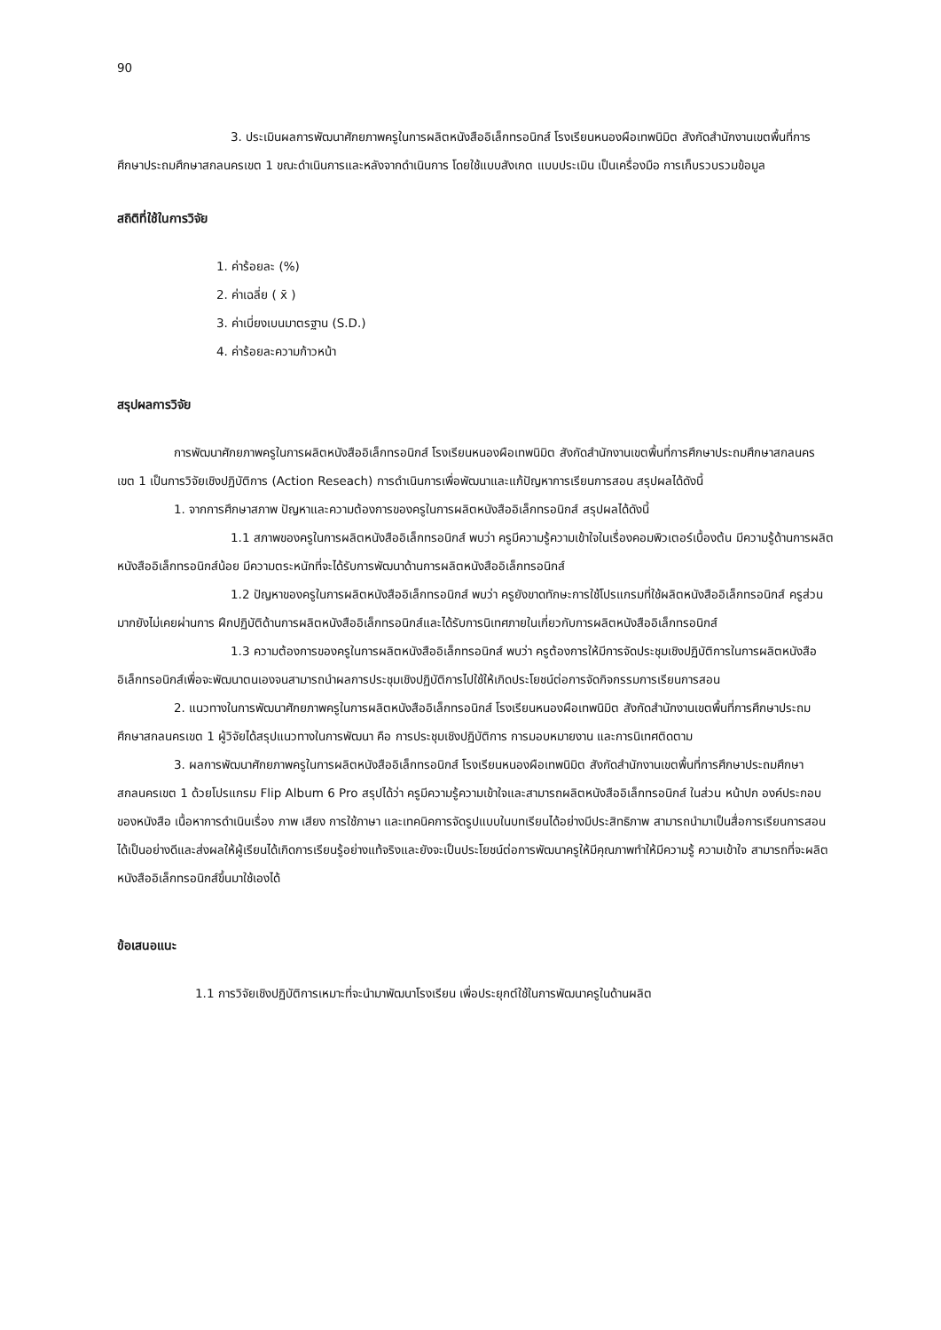90
3. ประเมินผลการพัฒนาศักยภาพครูในการผลิตหนังสืออิเล็กทรอนิกส์ โรงเรียนหนองผือเทพนิมิต สังกัดสำนักงานเขตพื้นที่การศึกษาประถมศึกษาสกลนครเขต 1 ขณะดำเนินการและหลังจากดำเนินการ โดยใช้แบบสังเกต แบบประเมิน เป็นเครื่องมือ การเก็บรวบรวมข้อมูล
สถิติที่ใช้ในการวิจัย
1. ค่าร้อยละ (%)
2. ค่าเฉลี่ย ( x̄ )
3. ค่าเบี่ยงเบนมาตรฐาน (S.D.)
4. ค่าร้อยละความก้าวหน้า
สรุปผลการวิจัย
การพัฒนาศักยภาพครูในการผลิตหนังสืออิเล็กทรอนิกส์ โรงเรียนหนองผือเทพนิมิต สังกัดสำนักงานเขตพื้นที่การศึกษาประถมศึกษาสกลนคร เขต 1 เป็นการวิจัยเชิงปฏิบัติการ (Action Reseach) การดำเนินการเพื่อพัฒนาและแก้ปัญหาการเรียนการสอน สรุปผลได้ดังนี้
1. จากการศึกษาสภาพ ปัญหาและความต้องการของครูในการผลิตหนังสืออิเล็กทรอนิกส์ สรุปผลได้ดังนี้
1.1 สภาพของครูในการผลิตหนังสืออิเล็กทรอนิกส์ พบว่า ครูมีความรู้ความเข้าใจในเรื่องคอมพิวเตอร์เบื้องต้น มีความรู้ด้านการผลิตหนังสืออิเล็กทรอนิกส์น้อย มีความตระหนักที่จะได้รับการพัฒนาด้านการผลิตหนังสืออิเล็กทรอนิกส์
1.2 ปัญหาของครูในการผลิตหนังสืออิเล็กทรอนิกส์ พบว่า ครูยังขาดทักษะการใช้โปรแกรมที่ใช้ผลิตหนังสืออิเล็กทรอนิกส์ ครูส่วนมากยังไม่เคยผ่านการ ฝึกปฏิบัติด้านการผลิตหนังสืออิเล็กทรอนิกส์และได้รับการนิเทศภายในเกี่ยวกับการผลิตหนังสืออิเล็กทรอนิกส์
1.3 ความต้องการของครูในการผลิตหนังสืออิเล็กทรอนิกส์ พบว่า ครูต้องการให้มีการจัดประชุมเชิงปฏิบัติการในการผลิตหนังสืออิเล็กทรอนิกส์เพื่อจะพัฒนาตนเองจนสามารถนำผลการประชุมเชิงปฏิบัติการไปใช้ให้เกิดประโยชน์ต่อการจัดกิจกรรมการเรียนการสอน
2. แนวทางในการพัฒนาศักยภาพครูในการผลิตหนังสืออิเล็กทรอนิกส์ โรงเรียนหนองผือเทพนิมิต สังกัดสำนักงานเขตพื้นที่การศึกษาประถมศึกษาสกลนครเขต 1 ผู้วิจัยได้สรุปแนวทางในการพัฒนา คือ การประชุมเชิงปฏิบัติการ การมอบหมายงาน และการนิเทศติดตาม
3. ผลการพัฒนาศักยภาพครูในการผลิตหนังสืออิเล็กทรอนิกส์ โรงเรียนหนองผือเทพนิมิต สังกัดสำนักงานเขตพื้นที่การศึกษาประถมศึกษาสกลนครเขต 1 ด้วยโปรแกรม Flip Album 6 Pro สรุปได้ว่า ครูมีความรู้ความเข้าใจและสามารถผลิตหนังสืออิเล็กทรอนิกส์ ในส่วน หน้าปก องค์ประกอบของหนังสือ เนื้อหาการดำเนินเรื่อง ภาพ เสียง การใช้ภาษา และเทคนิคการจัดรูปแบบในบทเรียนได้อย่างมีประสิทธิภาพ สามารถนำมาเป็นสื่อการเรียนการสอนได้เป็นอย่างดีและส่งผลให้ผู้เรียนได้เกิดการเรียนรู้อย่างแท้จริงและยังจะเป็นประโยชน์ต่อการพัฒนาครูให้มีคุณภาพทำให้มีความรู้ ความเข้าใจ สามารถที่จะผลิตหนังสืออิเล็กทรอนิกส์ขึ้นมาใช้เองได้
ข้อเสนอแนะ
1.1 การวิจัยเชิงปฏิบัติการเหมาะที่จะนำมาพัฒนาโรงเรียน เพื่อประยุกต์ใช้ในการพัฒนาครูในด้านผลิต